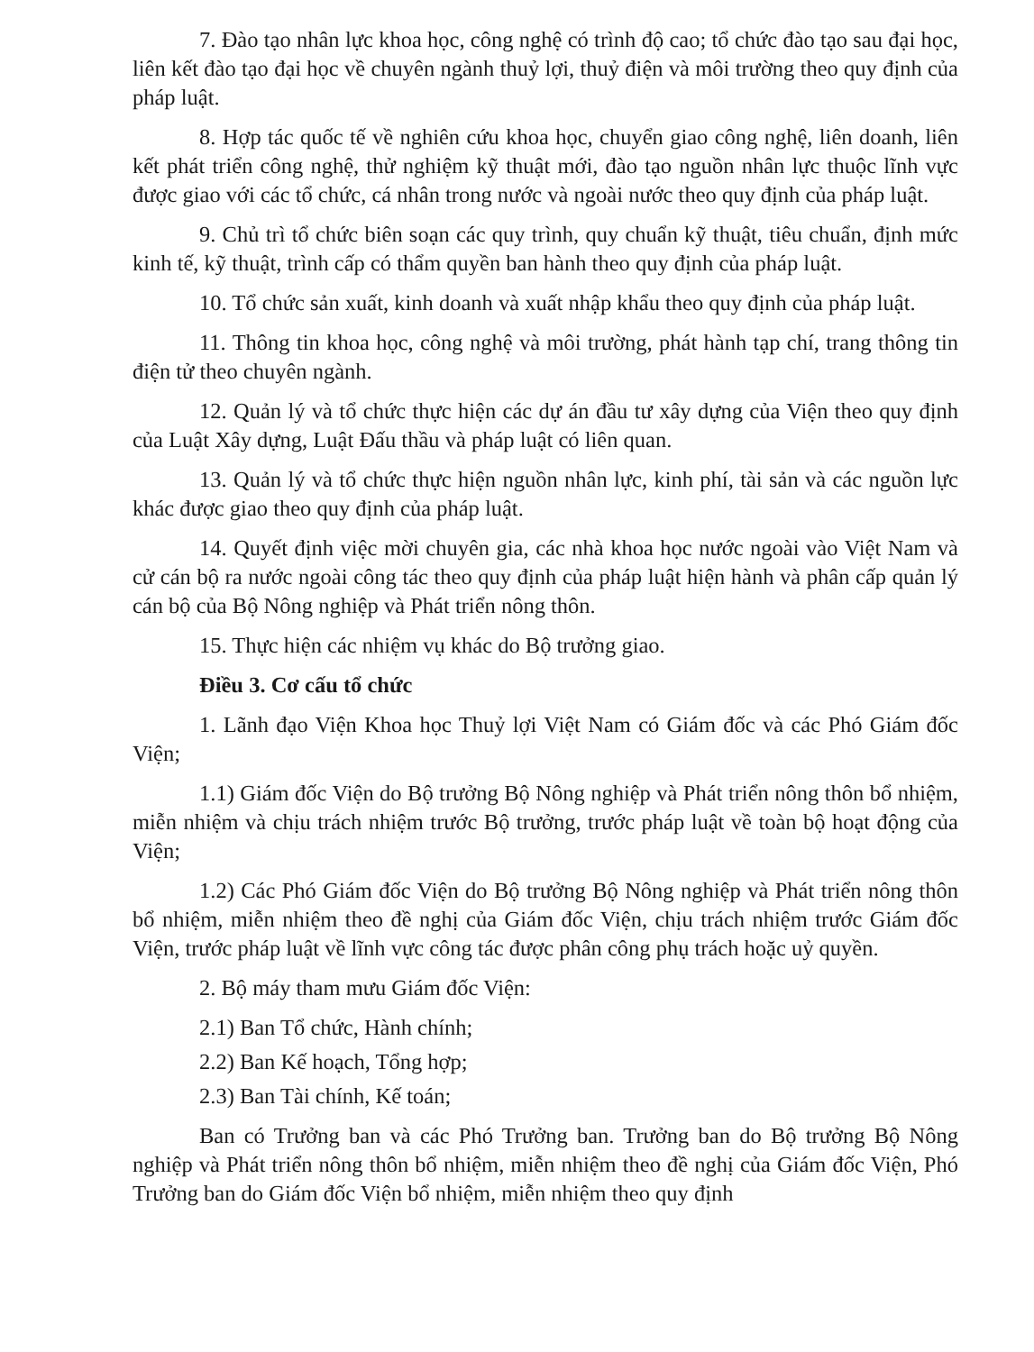7. Đào tạo nhân lực khoa học, công nghệ có trình độ cao; tổ chức đào tạo sau đại học, liên kết đào tạo đại học về chuyên ngành thuỷ lợi, thuỷ điện và môi trường theo quy định của pháp luật.
8. Hợp tác quốc tế về nghiên cứu khoa học, chuyển giao công nghệ, liên doanh, liên kết phát triển công nghệ, thử nghiệm kỹ thuật mới, đào tạo nguồn nhân lực thuộc lĩnh vực được giao với các tổ chức, cá nhân trong nước và ngoài nước theo quy định của pháp luật.
9. Chủ trì tổ chức biên soạn các quy trình, quy chuẩn kỹ thuật, tiêu chuẩn, định mức kinh tế, kỹ thuật, trình cấp có thẩm quyền ban hành theo quy định của pháp luật.
10. Tổ chức sản xuất, kinh doanh và xuất nhập khẩu theo quy định của pháp luật.
11. Thông tin khoa học, công nghệ và môi trường, phát hành tạp chí, trang thông tin điện tử theo chuyên ngành.
12. Quản lý và tổ chức thực hiện các dự án đầu tư xây dựng của Viện theo quy định của Luật Xây dựng, Luật Đấu thầu và pháp luật có liên quan.
13. Quản lý và tổ chức thực hiện nguồn nhân lực, kinh phí, tài sản và các nguồn lực khác được giao theo quy định của pháp luật.
14. Quyết định việc mời chuyên gia, các nhà khoa học nước ngoài vào Việt Nam và cử cán bộ ra nước ngoài công tác theo quy định của pháp luật hiện hành và phân cấp quản lý cán bộ của Bộ Nông nghiệp và Phát triển nông thôn.
15. Thực hiện các nhiệm vụ khác do Bộ trưởng giao.
Điều 3. Cơ cấu tổ chức
1. Lãnh đạo Viện Khoa học Thuỷ lợi Việt Nam có Giám đốc và các Phó Giám đốc Viện;
1.1) Giám đốc Viện do Bộ trưởng Bộ Nông nghiệp và Phát triển nông thôn bổ nhiệm, miễn nhiệm và chịu trách nhiệm trước Bộ trưởng, trước pháp luật về toàn bộ hoạt động của Viện;
1.2) Các Phó Giám đốc Viện do Bộ trưởng Bộ Nông nghiệp và Phát triển nông thôn bổ nhiệm, miễn nhiệm theo đề nghị của Giám đốc Viện, chịu trách nhiệm trước Giám đốc Viện, trước pháp luật về lĩnh vực công tác được phân công phụ trách hoặc uỷ quyền.
2. Bộ máy tham mưu Giám đốc Viện:
2.1) Ban Tổ chức, Hành chính;
2.2) Ban Kế hoạch, Tổng hợp;
2.3) Ban Tài chính, Kế toán;
Ban có Trưởng ban và các Phó Trưởng ban. Trưởng ban do Bộ trưởng Bộ Nông nghiệp và Phát triển nông thôn bổ nhiệm, miễn nhiệm theo đề nghị của Giám đốc Viện, Phó Trưởng ban do Giám đốc Viện bổ nhiệm, miễn nhiệm theo quy định